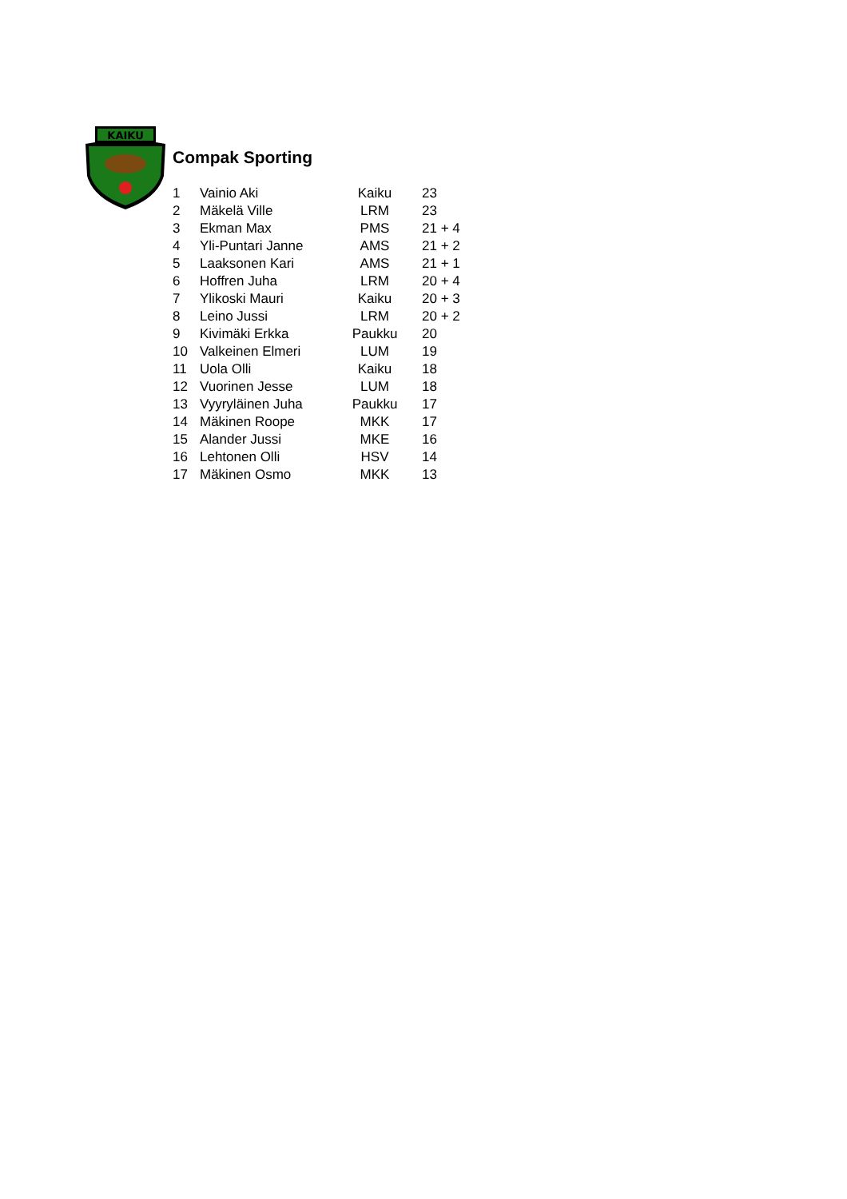KAIKU
Compak Sporting
| 1 | Vainio Aki | Kaiku | 23 |
| 2 | Mäkelä Ville | LRM | 23 |
| 3 | Ekman Max | PMS | 21 + 4 |
| 4 | Yli-Puntari Janne | AMS | 21 + 2 |
| 5 | Laaksonen Kari | AMS | 21 + 1 |
| 6 | Hoffren Juha | LRM | 20 + 4 |
| 7 | Ylikoski Mauri | Kaiku | 20 + 3 |
| 8 | Leino Jussi | LRM | 20 + 2 |
| 9 | Kivimäki Erkka | Paukku | 20 |
| 10 | Valkeinen Elmeri | LUM | 19 |
| 11 | Uola Olli | Kaiku | 18 |
| 12 | Vuorinen Jesse | LUM | 18 |
| 13 | Vyyryläinen Juha | Paukku | 17 |
| 14 | Mäkinen Roope | MKK | 17 |
| 15 | Alander Jussi | MKE | 16 |
| 16 | Lehtonen Olli | HSV | 14 |
| 17 | Mäkinen Osmo | MKK | 13 |